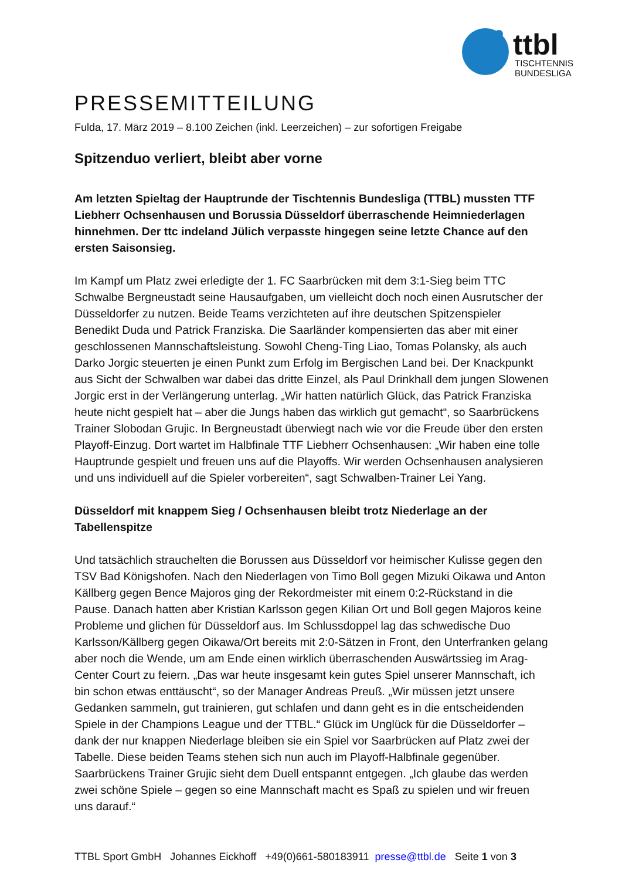ttbl
TISCHTENNIS
BUNDESLIGA
PRESSEMITTEILUNG
Fulda, 17. März 2019 – 8.100 Zeichen (inkl. Leerzeichen) – zur sofortigen Freigabe
Spitzenduo verliert, bleibt aber vorne
Am letzten Spieltag der Hauptrunde der Tischtennis Bundesliga (TTBL) mussten TTF Liebherr Ochsenhausen und Borussia Düsseldorf überraschende Heimniederlagen hinnehmen. Der ttc indeland Jülich verpasste hingegen seine letzte Chance auf den ersten Saisonsieg.
Im Kampf um Platz zwei erledigte der 1. FC Saarbrücken mit dem 3:1-Sieg beim TTC Schwalbe Bergneustadt seine Hausaufgaben, um vielleicht doch noch einen Ausrutscher der Düsseldorfer zu nutzen. Beide Teams verzichteten auf ihre deutschen Spitzenspieler Benedikt Duda und Patrick Franziska. Die Saarländer kompensierten das aber mit einer geschlossenen Mannschaftsleistung. Sowohl Cheng-Ting Liao, Tomas Polansky, als auch Darko Jorgic steuerten je einen Punkt zum Erfolg im Bergischen Land bei. Der Knackpunkt aus Sicht der Schwalben war dabei das dritte Einzel, als Paul Drinkhall dem jungen Slowenen Jorgic erst in der Verlängerung unterlag. „Wir hatten natürlich Glück, das Patrick Franziska heute nicht gespielt hat – aber die Jungs haben das wirklich gut gemacht“, so Saarbrückens Trainer Slobodan Grujic. In Bergneustadt überwiegt nach wie vor die Freude über den ersten Playoff-Einzug. Dort wartet im Halbfinale TTF Liebherr Ochsenhausen: „Wir haben eine tolle Hauptrunde gespielt und freuen uns auf die Playoffs. Wir werden Ochsenhausen analysieren und uns individuell auf die Spieler vorbereiten“, sagt Schwalben-Trainer Lei Yang.
Düsseldorf mit knappem Sieg / Ochsenhausen bleibt trotz Niederlage an der Tabellenspitze
Und tatsächlich strauchelten die Borussen aus Düsseldorf vor heimischer Kulisse gegen den TSV Bad Königshofen. Nach den Niederlagen von Timo Boll gegen Mizuki Oikawa und Anton Källberg gegen Bence Majoros ging der Rekordmeister mit einem 0:2-Rückstand in die Pause. Danach hatten aber Kristian Karlsson gegen Kilian Ort und Boll gegen Majoros keine Probleme und glichen für Düsseldorf aus. Im Schlussdoppel lag das schwedische Duo Karlsson/Källberg gegen Oikawa/Ort bereits mit 2:0-Sätzen in Front, den Unterfranken gelang aber noch die Wende, um am Ende einen wirklich überraschenden Auswärtssieg im Arag-Center Court zu feiern. „Das war heute insgesamt kein gutes Spiel unserer Mannschaft, ich bin schon etwas enttäuscht“, so der Manager Andreas Preuß. „Wir müssen jetzt unsere Gedanken sammeln, gut trainieren, gut schlafen und dann geht es in die entscheidenden Spiele in der Champions League und der TTBL.“ Glück im Unglück für die Düsseldorfer – dank der nur knappen Niederlage bleiben sie ein Spiel vor Saarbrücken auf Platz zwei der Tabelle. Diese beiden Teams stehen sich nun auch im Playoff-Halbfinale gegenüber. Saarbrückens Trainer Grujic sieht dem Duell entspannt entgegen. „Ich glaube das werden zwei schöne Spiele – gegen so eine Mannschaft macht es Spaß zu spielen und wir freuen uns darauf.“
TTBL Sport GmbH Johannes Eickhoff +49(0)661-580183911 presse@ttbl.de Seite 1 von 3